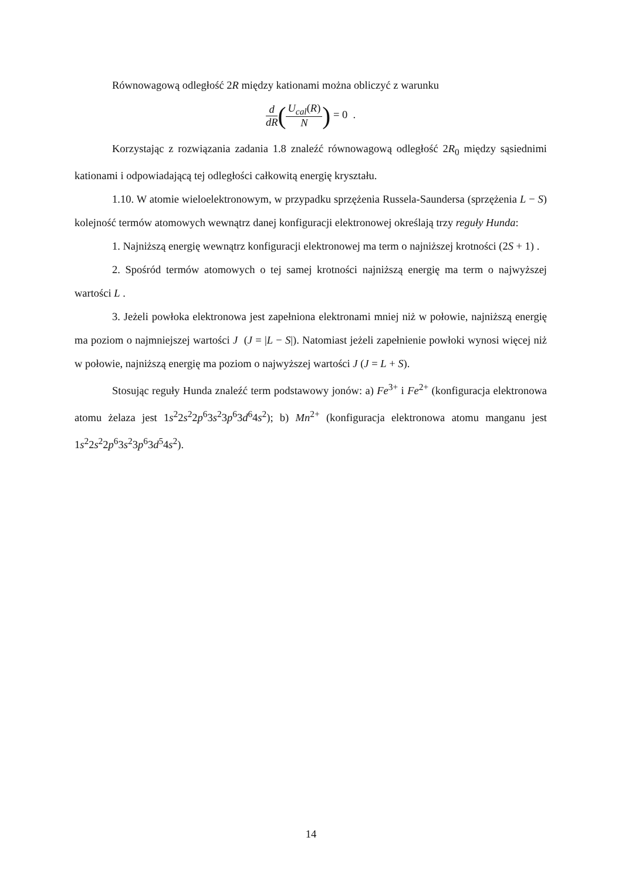Równowagową odległość 2R między kationami można obliczyć z warunku
d dR(U<sub>cal</sub>(R) N) = 0 .
Korzystając z rozwiązania zadania 1.8 znaleźć równowagową odległość 2R<sub>0</sub> między sąsiednimi kationami i odpowiadającą tej odległości całkowitą energię kryształu.
1.10. W atomie wieloelektronowym, w przypadku sprzężenia Russela-Saundersa (sprzężenia L − S) kolejność termów atomowych wewnątrz danej konfiguracji elektronowej określają trzy reguły Hunda:
1. Najniższą energię wewnątrz konfiguracji elektronowej ma term o najniższej krotności (2S + 1) .
2. Spośród termów atomowych o tej samej krotności najniższą energię ma term o najwyższej wartości L .
3. Jeżeli powłoka elektronowa jest zapełniona elektronami mniej niż w połowie, najniższą energię ma poziom o najmniejszej wartości J (J = |L − S|). Natomiast jeżeli zapełnienie powłoki wynosi więcej niż w połowie, najniższą energię ma poziom o najwyższej wartości J (J = L + S).
Stosując reguły Hunda znaleźć term podstawowy jonów: a) Fe<sup>3+</sup> i Fe<sup>2+</sup> (konfiguracja elektronowa atomu żelaza jest 1s<sup>2</sup>2s<sup>2</sup>2p<sup>6</sup>3s<sup>2</sup>3p<sup>6</sup>3d<sup>6</sup>4s<sup>2</sup>); b) Mn<sup>2+</sup> (konfiguracja elektronowa atomu manganu jest 1s<sup>2</sup>2s<sup>2</sup>2p<sup>6</sup>3s<sup>2</sup>3p<sup>6</sup>3d<sup>5</sup>4s<sup>2</sup>).
14